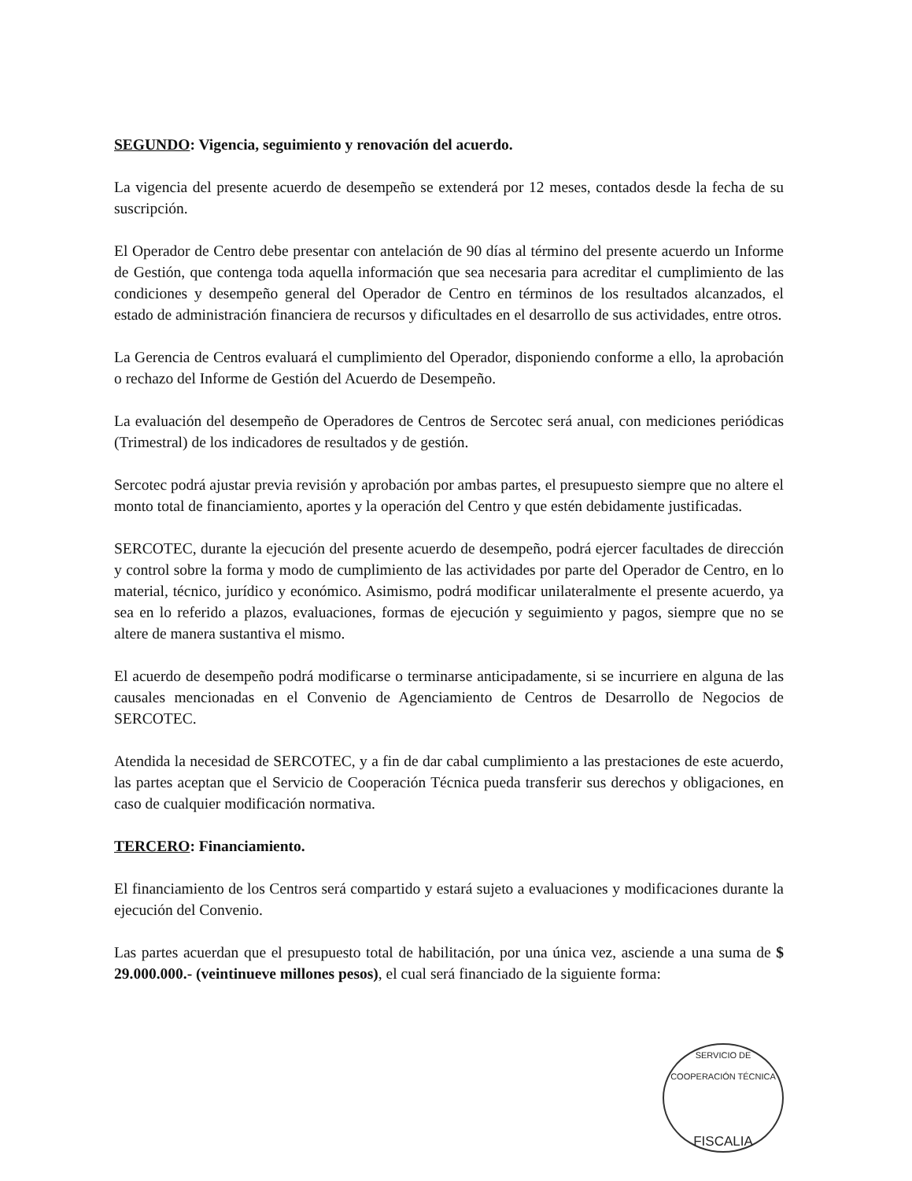SEGUNDO: Vigencia, seguimiento y renovación del acuerdo.
La vigencia del presente acuerdo de desempeño se extenderá por 12 meses, contados desde la fecha de su suscripción.
El Operador de Centro debe presentar con antelación de 90 días al término del presente acuerdo un Informe de Gestión, que contenga toda aquella información que sea necesaria para acreditar el cumplimiento de las condiciones y desempeño general del Operador de Centro en términos de los resultados alcanzados, el estado de administración financiera de recursos y dificultades en el desarrollo de sus actividades, entre otros.
La Gerencia de Centros evaluará el cumplimiento del Operador, disponiendo conforme a ello, la aprobación o rechazo del Informe de Gestión del Acuerdo de Desempeño.
La evaluación del desempeño de Operadores de Centros de Sercotec será anual, con mediciones periódicas (Trimestral) de los indicadores de resultados y de gestión.
Sercotec podrá ajustar previa revisión y aprobación por ambas partes, el presupuesto siempre que no altere el monto total de financiamiento, aportes y la operación del Centro y que estén debidamente justificadas.
SERCOTEC, durante la ejecución del presente acuerdo de desempeño, podrá ejercer facultades de dirección y control sobre la forma y modo de cumplimiento de las actividades por parte del Operador de Centro, en lo material, técnico, jurídico y económico. Asimismo, podrá modificar unilateralmente el presente acuerdo, ya sea en lo referido a plazos, evaluaciones, formas de ejecución y seguimiento y pagos, siempre que no se altere de manera sustantiva el mismo.
El acuerdo de desempeño podrá modificarse o terminarse anticipadamente, si se incurriere en alguna de las causales mencionadas en el Convenio de Agenciamiento de Centros de Desarrollo de Negocios de SERCOTEC.
Atendida la necesidad de SERCOTEC, y a fin de dar cabal cumplimiento a las prestaciones de este acuerdo, las partes aceptan que el Servicio de Cooperación Técnica pueda transferir sus derechos y obligaciones, en caso de cualquier modificación normativa.
TERCERO: Financiamiento.
El financiamiento de los Centros será compartido y estará sujeto a evaluaciones y modificaciones durante la ejecución del Convenio.
Las partes acuerdan que el presupuesto total de habilitación, por una única vez, asciende a una suma de $ 29.000.000.- (veintinueve millones pesos), el cual será financiado de la siguiente forma:
SERVICIO DE COOPERACIÓN TÉCNICA
FISCALIA